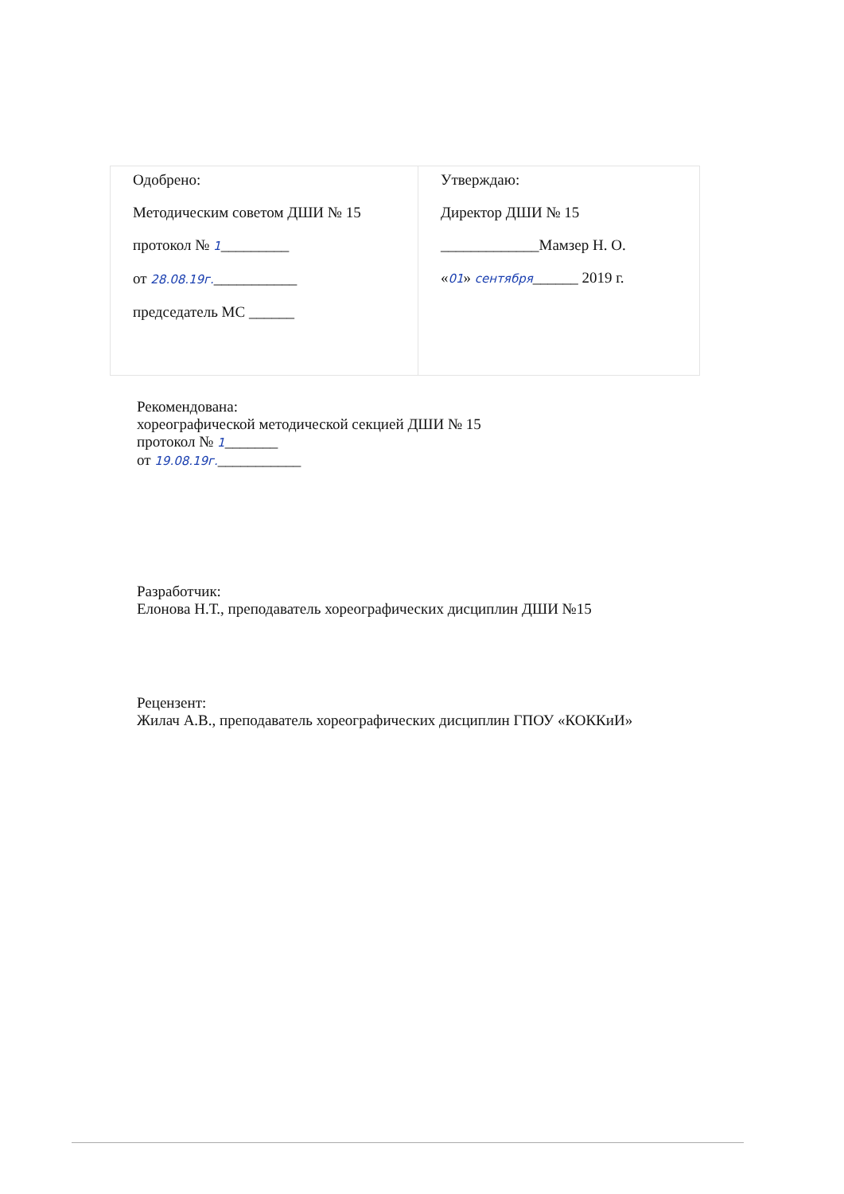| Одобрено: Методическим советом ДШИ № 15 протокол № 1 _________ от 28.08.19г. ___________ председатель МС ______ | Утверждаю: Директор ДШИ № 15 _____________Мамзер Н. О. « 01 » сентября ______ 2019 г. |
Рекомендована:
хореографической методической секцией ДШИ № 15
протокол № 1_______
от 19.08.19г.___________
Разработчик:
Елонова Н.Т., преподаватель хореографических дисциплин ДШИ №15
Рецензент:
Жилач А.В., преподаватель хореографических дисциплин ГПОУ «КОККиИ»